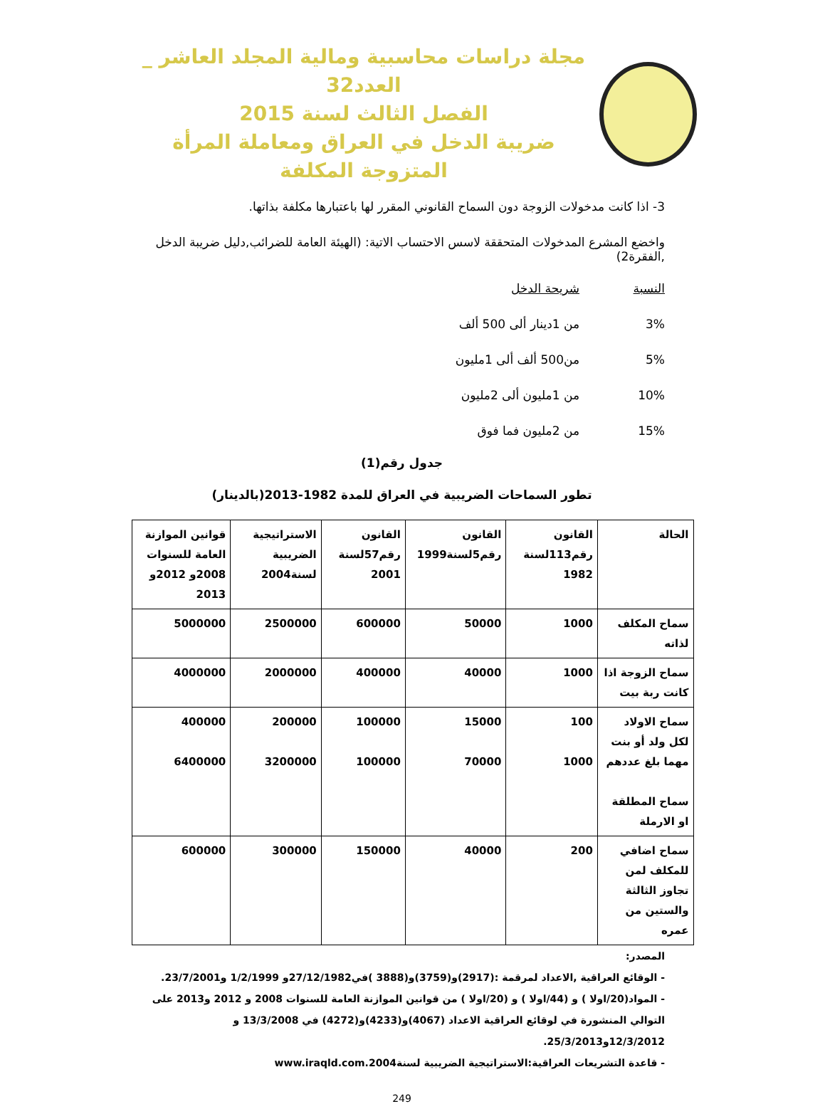مجلة دراسات محاسبية ومالية المجلد العاشر _ العدد32
الفصل الثالث لسنة 2015
ضريبة الدخل في العراق ومعاملة المرأة المتزوجة المكلفة
3- اذا كانت مدخولات الزوجة دون السماح القانوني المقرر لها باعتبارها مكلفة بذاتها.
واخضع المشرع المدخولات المتحققة لاسس الاحتساب الاتية: (الهيئة العامة للضرائب,دليل ضريبة الدخل ,الفقرة2)
النسبة شريحة الدخل 3% من 1دينار ألى 500 ألف 5% من500 ألف ألى 1مليون 10% من 1مليون ألى 2مليون 15% من 2مليون فما فوق
جدول رقم(1)
تطور السماحات الضريبية في العراق للمدة 1982-2013(بالدينار)
| الحالة | القانون رقم113لسنة 1982 | القانون رقم5لسنة1999 | القانون رقم57لسنة 2001 | الاستراتيجية الضريبية لسنة2004 | قوانين الموازنة العامة للسنوات 2008و 2012و 2013 |
| --- | --- | --- | --- | --- | --- |
| سماح المكلف لذاته | 1000 | 50000 | 600000 | 2500000 | 5000000 |
| سماح الزوجة اذا كانت ربة بيت | 1000 | 40000 | 400000 | 2000000 | 4000000 |
| سماح الاولاد لكل ولد أو بنت مهما بلغ عددهم سماح المطلقة او الارملة | 100 1000 | 15000 70000 | 100000 100000 | 200000 3200000 | 400000 6400000 |
| سماح اضافي للمكلف لمن تجاوز الثالثة والستين من عمره | 200 | 40000 | 150000 | 300000 | 600000 |
المصدر:
- الوقائع العراقية ,الاعداد لمرقمة :(2917)و(3759)و(3888 )في27/12/1982و 1/2/1999 و23/7/2001.
- المواد(20/اولا ) و (44/اولا ) و (20/اولا ) من قوانين الموازنة العامة للسنوات 2008 و 2012 و2013 على التوالي المنشورة في لوقائع العراقية الاعداد (4067)و(4233)و(4272) في 13/3/2008 و 12/3/2012و25/3/2013.
- قاعدة التشريعات العراقية:الاستراتيجية الضريبية لسنة2004.www.iraqld.com
249